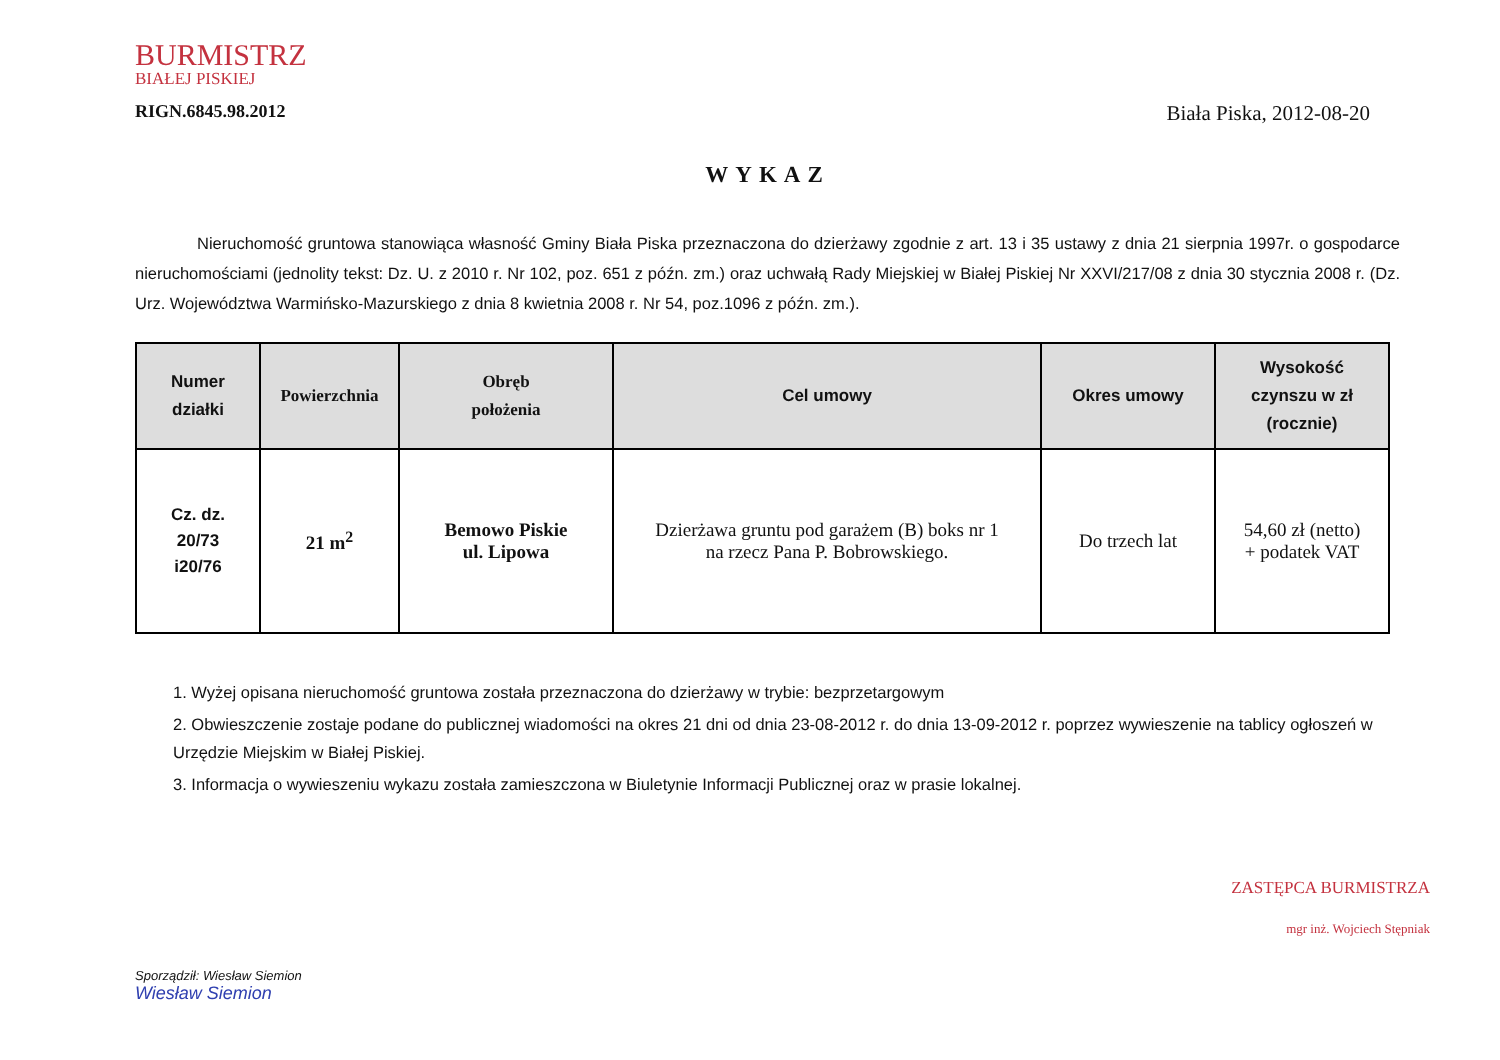BURMISTRZ
BIAŁEJ PISKIEJ
RIGN.6845.98.2012
Biała Piska, 2012-08-20
WYKAZ
Nieruchomość gruntowa stanowiąca własność Gminy Biała Piska przeznaczona do dzierżawy zgodnie z art. 13 i 35 ustawy z dnia 21 sierpnia 1997r. o gospodarce nieruchomościami (jednolity tekst: Dz. U. z 2010 r. Nr 102, poz. 651 z późn. zm.) oraz uchwałą Rady Miejskiej w Białej Piskiej Nr XXVI/217/08 z dnia 30 stycznia 2008 r. (Dz. Urz. Województwa Warmińsko-Mazurskiego z dnia 8 kwietnia 2008 r. Nr 54, poz.1096 z późn. zm.).
| Numer działki | Powierzchnia | Obręb położenia | Cel umowy | Okres umowy | Wysokość czynszu w zł (rocznie) |
| --- | --- | --- | --- | --- | --- |
| Cz. dz. 20/73 i20/76 | 21 m<sup>2</sup> | Bemowo Piskie ul. Lipowa | Dzierżawa gruntu pod garażem (B) boks nr 1 na rzecz Pana P. Bobrowskiego. | Do trzech lat | 54,60 zł (netto) + podatek VAT |
1. Wyżej opisana nieruchomość gruntowa została przeznaczona do dzierżawy w trybie: bezprzetargowym
2. Obwieszczenie zostaje podane do publicznej wiadomości na okres 21 dni od dnia 23-08-2012 r. do dnia 13-09-2012 r. poprzez wywieszenie na tablicy ogłoszeń w Urzędzie Miejskim w Białej Piskiej.
3. Informacja o wywieszeniu wykazu została zamieszczona w Biuletynie Informacji Publicznej oraz w prasie lokalnej.
Sporządził: Wiesław Siemion
Wiesław Siemion
ZASTĘPCA BURMISTRZA
mgr inż. Wojciech Stępniak